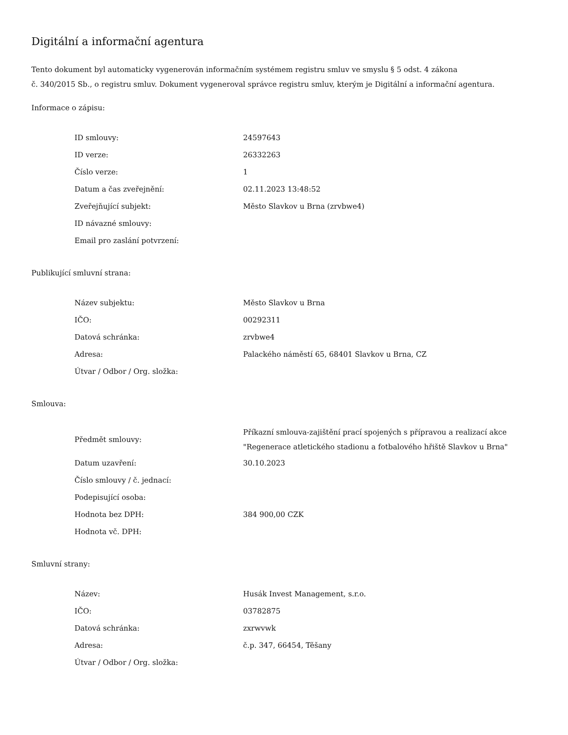Digitální a informační agentura
Tento dokument byl automaticky vygenerován informačním systémem registru smluv ve smyslu § 5 odst. 4 zákona
č. 340/2015 Sb., o registru smluv. Dokument vygeneroval správce registru smluv, kterým je Digitální a informační agentura.
Informace o zápisu:
| ID smlouvy: | 24597643 |
| ID verze: | 26332263 |
| Číslo verze: | 1 |
| Datum a čas zveřejnění: | 02.11.2023 13:48:52 |
| Zveřejňující subjekt: | Město Slavkov u Brna (zrvbwe4) |
| ID návazné smlouvy: | |
| Email pro zaslání potvrzení: | |
Publikující smluvní strana:
| Název subjektu: | Město Slavkov u Brna |
| IČO: | 00292311 |
| Datová schránka: | zrvbwe4 |
| Adresa: | Palackého náměstí 65, 68401 Slavkov u Brna, CZ |
| Útvar / Odbor / Org. složka: | |
Smlouva:
| Předmět smlouvy: | Příkazní smlouva-zajištění prací spojených s přípravou a realizací akce "Regenerace atletického stadionu a fotbalového hřiště Slavkov u Brna" |
| Datum uzavření: | 30.10.2023 |
| Číslo smlouvy / č. jednací: | |
| Podepisující osoba: | |
| Hodnota bez DPH: | 384 900,00 CZK |
| Hodnota vč. DPH: | |
Smluvní strany:
| Název: | Husák Invest Management, s.r.o. |
| IČO: | 03782875 |
| Datová schránka: | zxrwvwk |
| Adresa: | č.p. 347, 66454, Těšany |
| Útvar / Odbor / Org. složka: | |